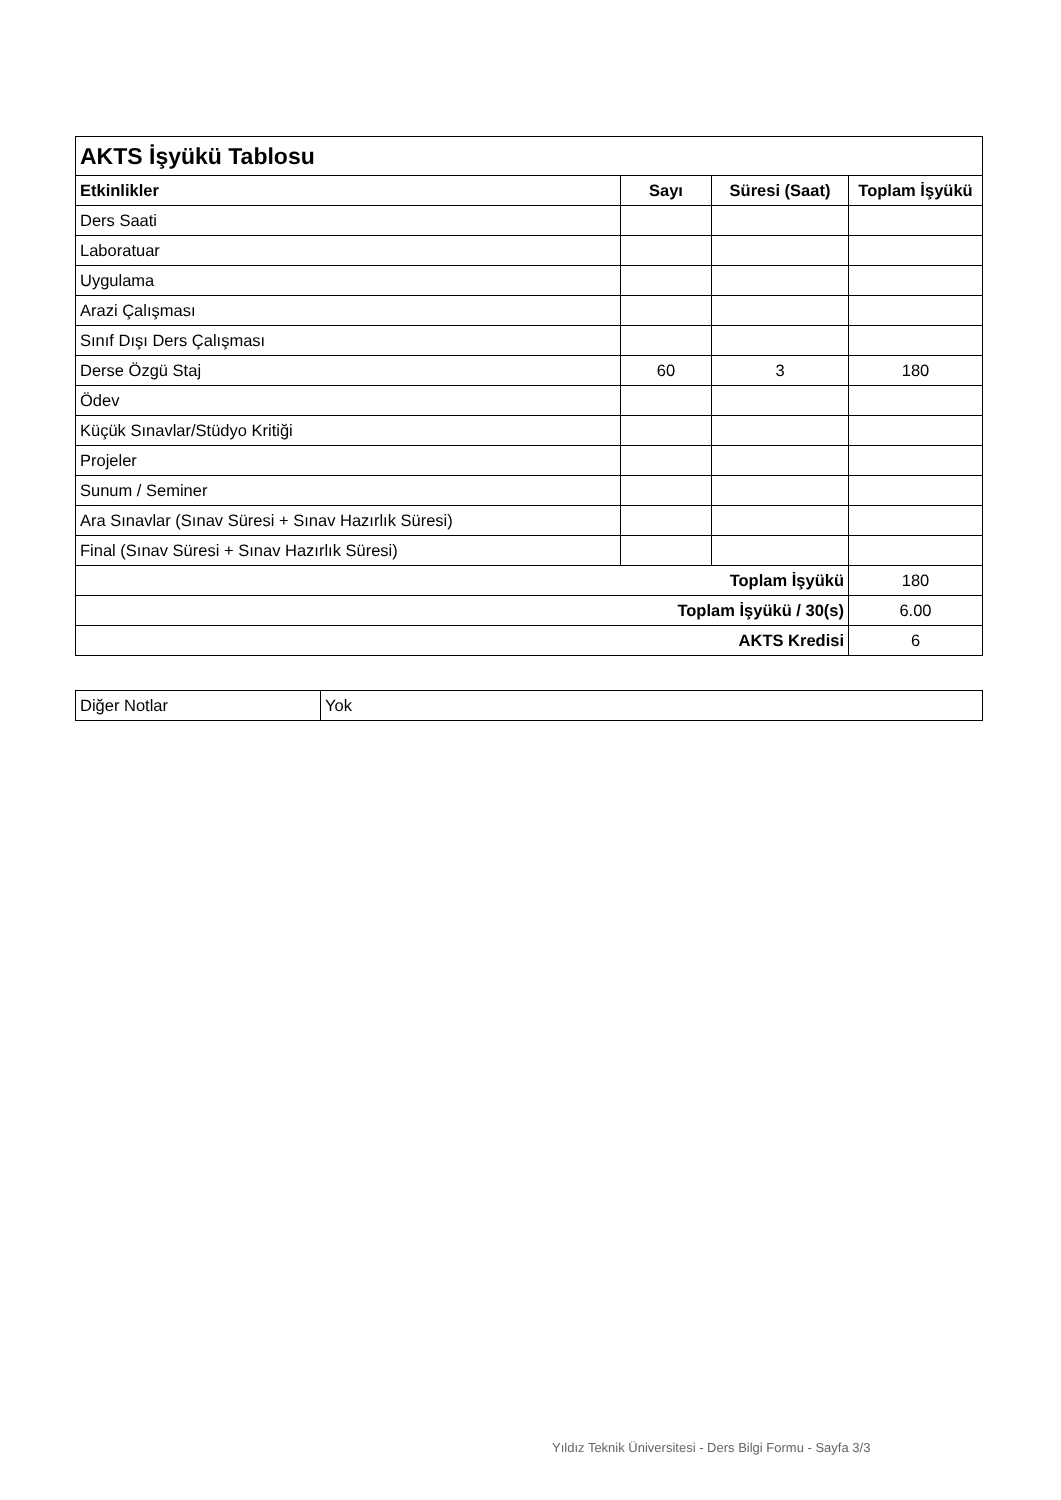| AKTS İşyükü Tablosu | | | |
| --- | --- | --- | --- |
| Etkinlikler | Sayı | Süresi (Saat) | Toplam İşyükü |
| Ders Saati | | | |
| Laboratuar | | | |
| Uygulama | | | |
| Arazi Çalışması | | | |
| Sınıf Dışı Ders Çalışması | | | |
| Derse Özgü Staj | 60 | 3 | 180 |
| Ödev | | | |
| Küçük Sınavlar/Stüdyo Kritiği | | | |
| Projeler | | | |
| Sunum / Seminer | | | |
| Ara Sınavlar (Sınav Süresi + Sınav Hazırlık Süresi) | | | |
| Final (Sınav Süresi + Sınav Hazırlık Süresi) | | | |
| Toplam İşyükü | | | 180 |
| Toplam İşyükü / 30(s) | | | 6.00 |
| AKTS Kredisi | | | 6 |
| Diğer Notlar | Yok |
Yıldız Teknik Üniversitesi - Ders Bilgi Formu - Sayfa 3/3